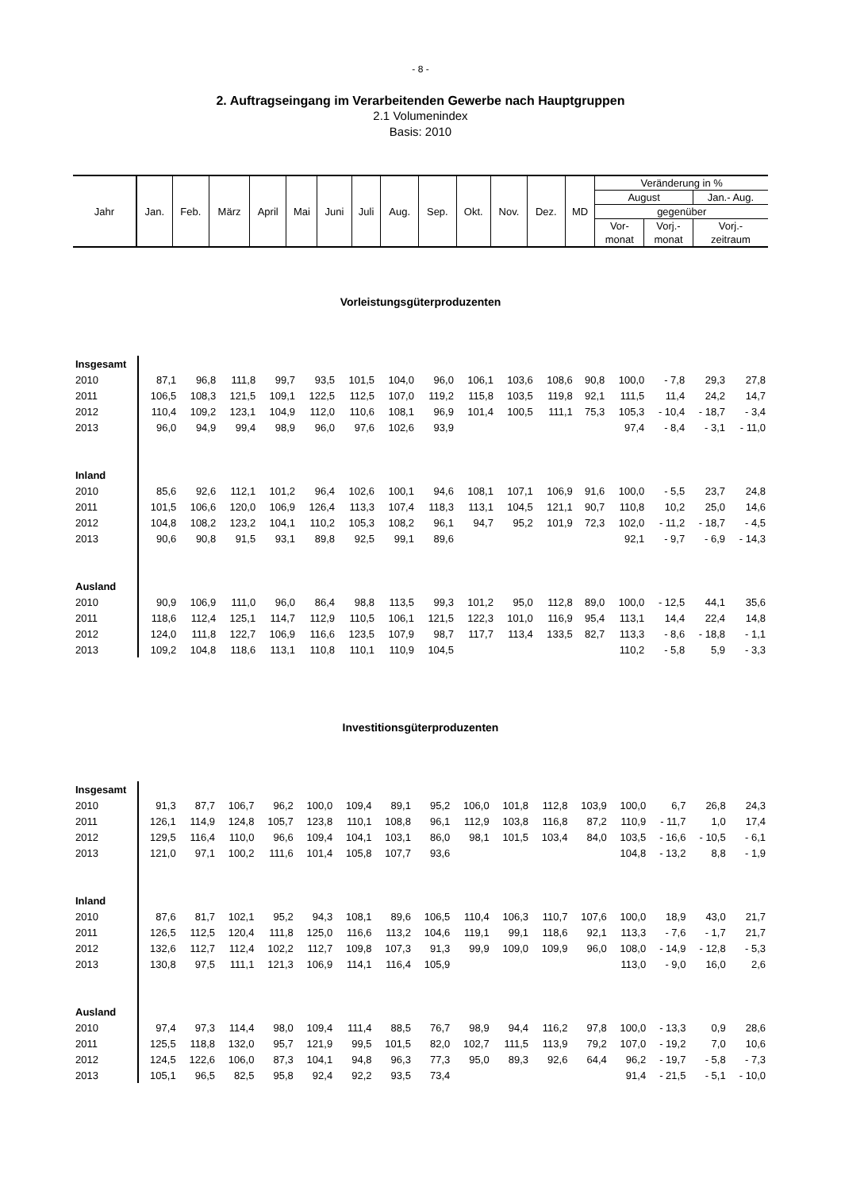- 8 -
2. Auftragseingang im Verarbeitenden Gewerbe nach Hauptgruppen
2.1 Volumenindex
Basis: 2010
| Jahr | Jan. | Feb. | März | April | Mai | Juni | Juli | Aug. | Sep. | Okt. | Nov. | Dez. | MD | Veränderung in % | | |
| | | | | | | | | | | | | | | August | | Jan.- Aug. |
| | | | | | | | | | | | | | | gegenüber | | |
| | | | | | | | | | | | | | | Vor- | Vorj.- | Vorj.- |
| | | | | | | | | | | | | | | monat | monat | zeitraum |
Vorleistungsgüterproduzenten
| Insgesamt | | | | | | | | | | | | | | | | |
| 2010 | 87,1 | 96,8 | 111,8 | 99,7 | 93,5 | 101,5 | 104,0 | 96,0 | 106,1 | 103,6 | 108,6 | 90,8 | 100,0 | - 7,8 | 29,3 | 27,8 |
| 2011 | 106,5 | 108,3 | 121,5 | 109,1 | 122,5 | 112,5 | 107,0 | 119,2 | 115,8 | 103,5 | 119,8 | 92,1 | 111,5 | 11,4 | 24,2 | 14,7 |
| 2012 | 110,4 | 109,2 | 123,1 | 104,9 | 112,0 | 110,6 | 108,1 | 96,9 | 101,4 | 100,5 | 111,1 | 75,3 | 105,3 | - 10,4 | - 18,7 | - 3,4 |
| 2013 | 96,0 | 94,9 | 99,4 | 98,9 | 96,0 | 97,6 | 102,6 | 93,9 | | | | | 97,4 | - 8,4 | - 3,1 | - 11,0 |
| Inland | | | | | | | | | | | | | | | | |
| 2010 | 85,6 | 92,6 | 112,1 | 101,2 | 96,4 | 102,6 | 100,1 | 94,6 | 108,1 | 107,1 | 106,9 | 91,6 | 100,0 | - 5,5 | 23,7 | 24,8 |
| 2011 | 101,5 | 106,6 | 120,0 | 106,9 | 126,4 | 113,3 | 107,4 | 118,3 | 113,1 | 104,5 | 121,1 | 90,7 | 110,8 | 10,2 | 25,0 | 14,6 |
| 2012 | 104,8 | 108,2 | 123,2 | 104,1 | 110,2 | 105,3 | 108,2 | 96,1 | 94,7 | 95,2 | 101,9 | 72,3 | 102,0 | - 11,2 | - 18,7 | - 4,5 |
| 2013 | 90,6 | 90,8 | 91,5 | 93,1 | 89,8 | 92,5 | 99,1 | 89,6 | | | | | 92,1 | - 9,7 | - 6,9 | - 14,3 |
| Ausland | | | | | | | | | | | | | | | | |
| 2010 | 90,9 | 106,9 | 111,0 | 96,0 | 86,4 | 98,8 | 113,5 | 99,3 | 101,2 | 95,0 | 112,8 | 89,0 | 100,0 | - 12,5 | 44,1 | 35,6 |
| 2011 | 118,6 | 112,4 | 125,1 | 114,7 | 112,9 | 110,5 | 106,1 | 121,5 | 122,3 | 101,0 | 116,9 | 95,4 | 113,1 | 14,4 | 22,4 | 14,8 |
| 2012 | 124,0 | 111,8 | 122,7 | 106,9 | 116,6 | 123,5 | 107,9 | 98,7 | 117,7 | 113,4 | 133,5 | 82,7 | 113,3 | - 8,6 | - 18,8 | - 1,1 |
| 2013 | 109,2 | 104,8 | 118,6 | 113,1 | 110,8 | 110,1 | 110,9 | 104,5 | | | | | 110,2 | - 5,8 | 5,9 | - 3,3 |
Investitionsgüterproduzenten
| Insgesamt | | | | | | | | | | | | | | | | |
| 2010 | 91,3 | 87,7 | 106,7 | 96,2 | 100,0 | 109,4 | 89,1 | 95,2 | 106,0 | 101,8 | 112,8 | 103,9 | 100,0 | 6,7 | 26,8 | 24,3 |
| 2011 | 126,1 | 114,9 | 124,8 | 105,7 | 123,8 | 110,1 | 108,8 | 96,1 | 112,9 | 103,8 | 116,8 | 87,2 | 110,9 | - 11,7 | 1,0 | 17,4 |
| 2012 | 129,5 | 116,4 | 110,0 | 96,6 | 109,4 | 104,1 | 103,1 | 86,0 | 98,1 | 101,5 | 103,4 | 84,0 | 103,5 | - 16,6 | - 10,5 | - 6,1 |
| 2013 | 121,0 | 97,1 | 100,2 | 111,6 | 101,4 | 105,8 | 107,7 | 93,6 | | | | | 104,8 | - 13,2 | 8,8 | - 1,9 |
| Inland | | | | | | | | | | | | | | | | |
| 2010 | 87,6 | 81,7 | 102,1 | 95,2 | 94,3 | 108,1 | 89,6 | 106,5 | 110,4 | 106,3 | 110,7 | 107,6 | 100,0 | 18,9 | 43,0 | 21,7 |
| 2011 | 126,5 | 112,5 | 120,4 | 111,8 | 125,0 | 116,6 | 113,2 | 104,6 | 119,1 | 99,1 | 118,6 | 92,1 | 113,3 | - 7,6 | - 1,7 | 21,7 |
| 2012 | 132,6 | 112,7 | 112,4 | 102,2 | 112,7 | 109,8 | 107,3 | 91,3 | 99,9 | 109,0 | 109,9 | 96,0 | 108,0 | - 14,9 | - 12,8 | - 5,3 |
| 2013 | 130,8 | 97,5 | 111,1 | 121,3 | 106,9 | 114,1 | 116,4 | 105,9 | | | | | 113,0 | - 9,0 | 16,0 | 2,6 |
| Ausland | | | | | | | | | | | | | | | | |
| 2010 | 97,4 | 97,3 | 114,4 | 98,0 | 109,4 | 111,4 | 88,5 | 76,7 | 98,9 | 94,4 | 116,2 | 97,8 | 100,0 | - 13,3 | 0,9 | 28,6 |
| 2011 | 125,5 | 118,8 | 132,0 | 95,7 | 121,9 | 99,5 | 101,5 | 82,0 | 102,7 | 111,5 | 113,9 | 79,2 | 107,0 | - 19,2 | 7,0 | 10,6 |
| 2012 | 124,5 | 122,6 | 106,0 | 87,3 | 104,1 | 94,8 | 96,3 | 77,3 | 95,0 | 89,3 | 92,6 | 64,4 | 96,2 | - 19,7 | - 5,8 | - 7,3 |
| 2013 | 105,1 | 96,5 | 82,5 | 95,8 | 92,4 | 92,2 | 93,5 | 73,4 | | | | | 91,4 | - 21,5 | - 5,1 | - 10,0 |